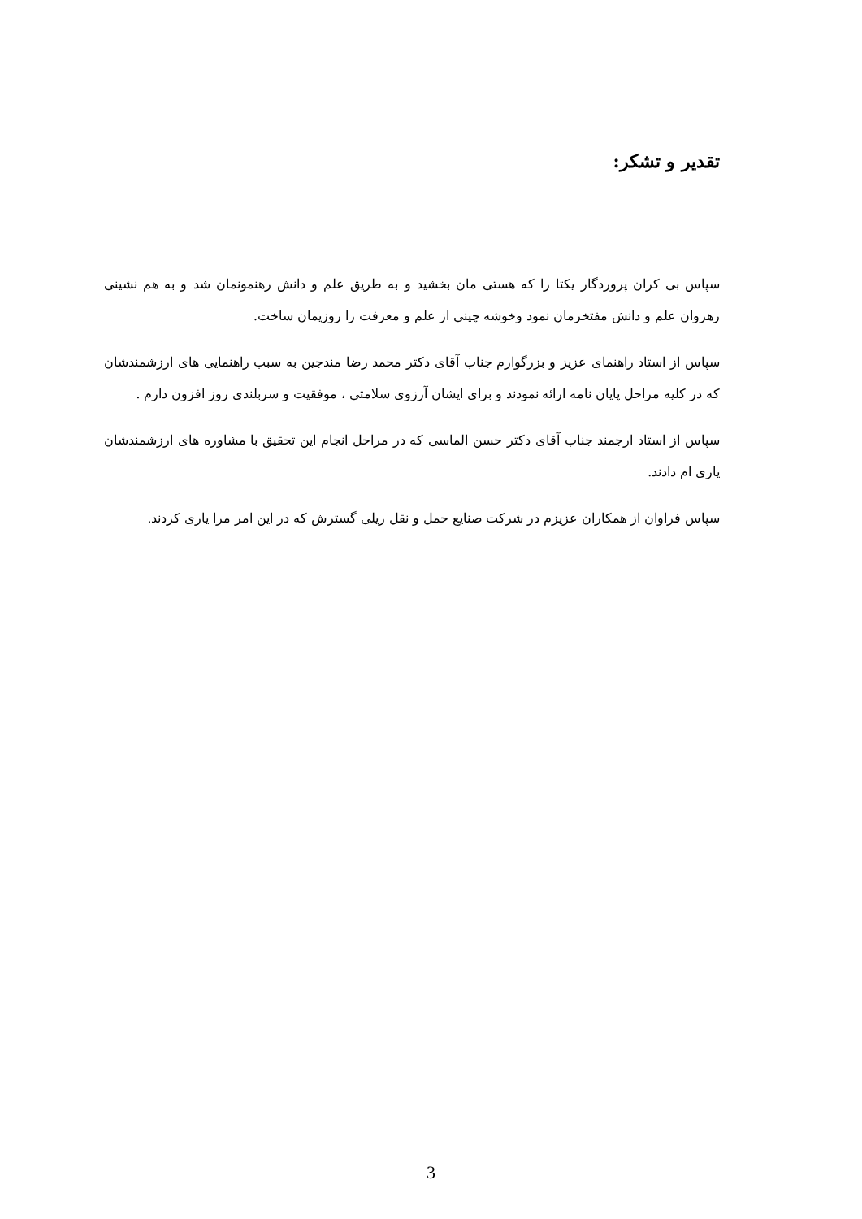تقدیر و تشکر:
سپاس بی کران پروردگار یکتا را که هستی مان بخشید و به طریق علم و دانش رهنمونمان شد و به هم نشینی رهروان علم و دانش مفتخرمان نمود وخوشه چینی از علم و معرفت را روزیمان ساخت.
سپاس از استاد راهنمای عزیز و بزرگوارم جناب آقای دکتر محمد رضا مندجین به سبب راهنمایی های ارزشمندشان که در کلیه مراحل پایان نامه ارائه نمودند و برای ایشان آرزوی سلامتی ، موفقیت و سربلندی روز افزون دارم .
سپاس از استاد ارجمند جناب آقای دکتر حسن الماسی که در مراحل انجام این تحقیق با مشاوره های ارزشمندشان یاری ام دادند.
سپاس فراوان از همکاران عزیزم در شرکت صنایع حمل و نقل ریلی گسترش که در این امر مرا یاری کردند.
3